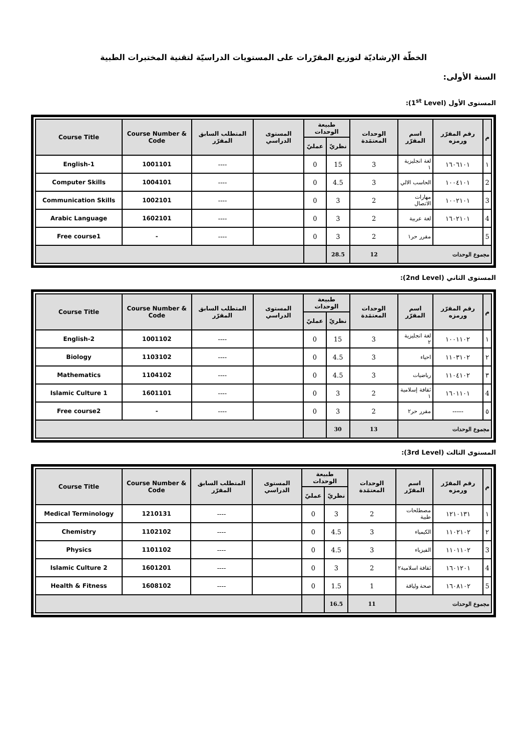الخطّة الإرشاديّة لتوزيع المقرّرات على المستويات الدراسيّة لتقنية المختبرات الطبية
السنة الأولى:
المستوى الأول (1<sup>st</sup> Level):
| Course Title | Course Number & Code | المتطلب السابق المقرّر | المستوى الدراسي | طبيعة الوحدات | | الوحدات المعتمَدة | اسم المقرّر | رقم المقرّر ورمزه | م |
| --- | --- | --- | --- | --- | --- | --- | --- | --- | --- |
| | | | | عمليّ | نظريّ | | | | |
| English-1 | 1001101 | ---- | | 0 | 15 | 3 | لغة انجليزية ١ | ١٦٠٦١٠١ | ١ |
| Computer Skills | 1004101 | ---- | | 0 | 4.5 | 3 | الحاسب الالي | ١٠٠٤١٠١ | 2 |
| Communication Skills | 1002101 | ---- | | 0 | 3 | 2 | مهارات الاتصال | ١٠٠٢١٠١ | 3 |
| Arabic Language | 1602101 | ---- | | 0 | 3 | 2 | لغة عربية | ١٦٠٢١٠١ | 4 |
| Free course1 | - | ---- | | 0 | 3 | 2 | مقرر حر١ | | 5 |
| | | | | | 28.5 | 12 | مجموع الوحدات | | |
المستوى الثاني (2nd Level):
| Course Title | Course Number & Code | المتطلب السابق المقرّر | المستوى الدراسي | طبيعة الوحدات | | الوحدات المعتمَدة | اسم المقرّر | رقم المقرّر ورمزه | م |
| --- | --- | --- | --- | --- | --- | --- | --- | --- | --- |
| | | | | عمليّ | نظريّ | | | | |
| English-2 | 1001102 | ---- | | 0 | 15 | 3 | لغة انجليزية ٢ | ١٠٠١١٠٢ | ١ |
| Biology | 1103102 | ---- | | 0 | 4.5 | 3 | احياء | ١١٠٣١٠٢ | ٢ |
| Mathematics | 1104102 | ---- | | 0 | 4.5 | 3 | رياضيات | ١١٠٤١٠٢ | ٣ |
| Islamic Culture 1 | 1601101 | ---- | | 0 | 3 | 2 | ثقافة إسلامية ١ | ١٦٠١١٠١ | 4 |
| Free course2 | - | ---- | | 0 | 3 | 2 | مقرر حر٢ | ----- | ٥ |
| | | | | | 30 | 13 | مجموع الوحدات | | |
المستوى الثالث (3rd Level):
| Course Title | Course Number & Code | المتطلب السابق المقرّر | المستوى الدراسي | طبيعة الوحدات | | الوحدات المعتمَدة | اسم المقرّر | رقم المقرّر ورمزه | م |
| --- | --- | --- | --- | --- | --- | --- | --- | --- | --- |
| | | | | عمليّ | نظريّ | | | | |
| Medical Terminology | 1210131 | ---- | | 0 | 3 | 2 | مصطلحات طبية | ١٢١٠١٣١ | ١ |
| Chemistry | 1102102 | ---- | | 0 | 4.5 | 3 | الكيمياء | ١١٠٢١٠٢ | ٢ |
| Physics | 1101102 | ---- | | 0 | 4.5 | 3 | الفيزياء | ١١٠١١٠٢ | 3 |
| Islamic Culture 2 | 1601201 | ---- | | 0 | 3 | 2 | ثقافة اسلامية٢ | ١٦٠١٢٠١ | 4 |
| Health & Fitness | 1608102 | ---- | | 0 | 1.5 | 1 | صحة ولياقة | ١٦٠٨١٠٢ | 5 |
| | | | | | 16.5 | 11 | مجموع الوحدات | | |